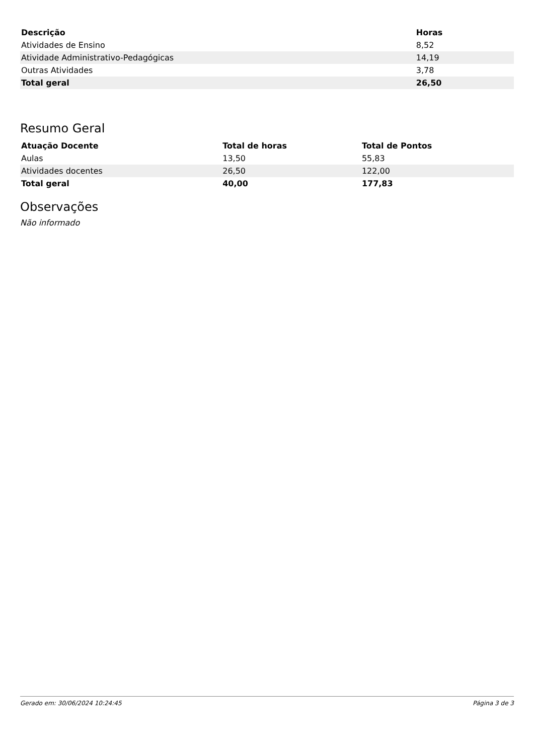| Descrição | Horas |
| --- | --- |
| Atividades de Ensino | 8,52 |
| Atividade Administrativo-Pedagógicas | 14,19 |
| Outras Atividades | 3,78 |
| Total geral | 26,50 |
Resumo Geral
| Atuação Docente | Total de horas | Total de Pontos |
| --- | --- | --- |
| Aulas | 13,50 | 55,83 |
| Atividades docentes | 26,50 | 122,00 |
| Total geral | 40,00 | 177,83 |
Observações
Não informado
Gerado em: 30/06/2024 10:24:45 Página 3 de 3